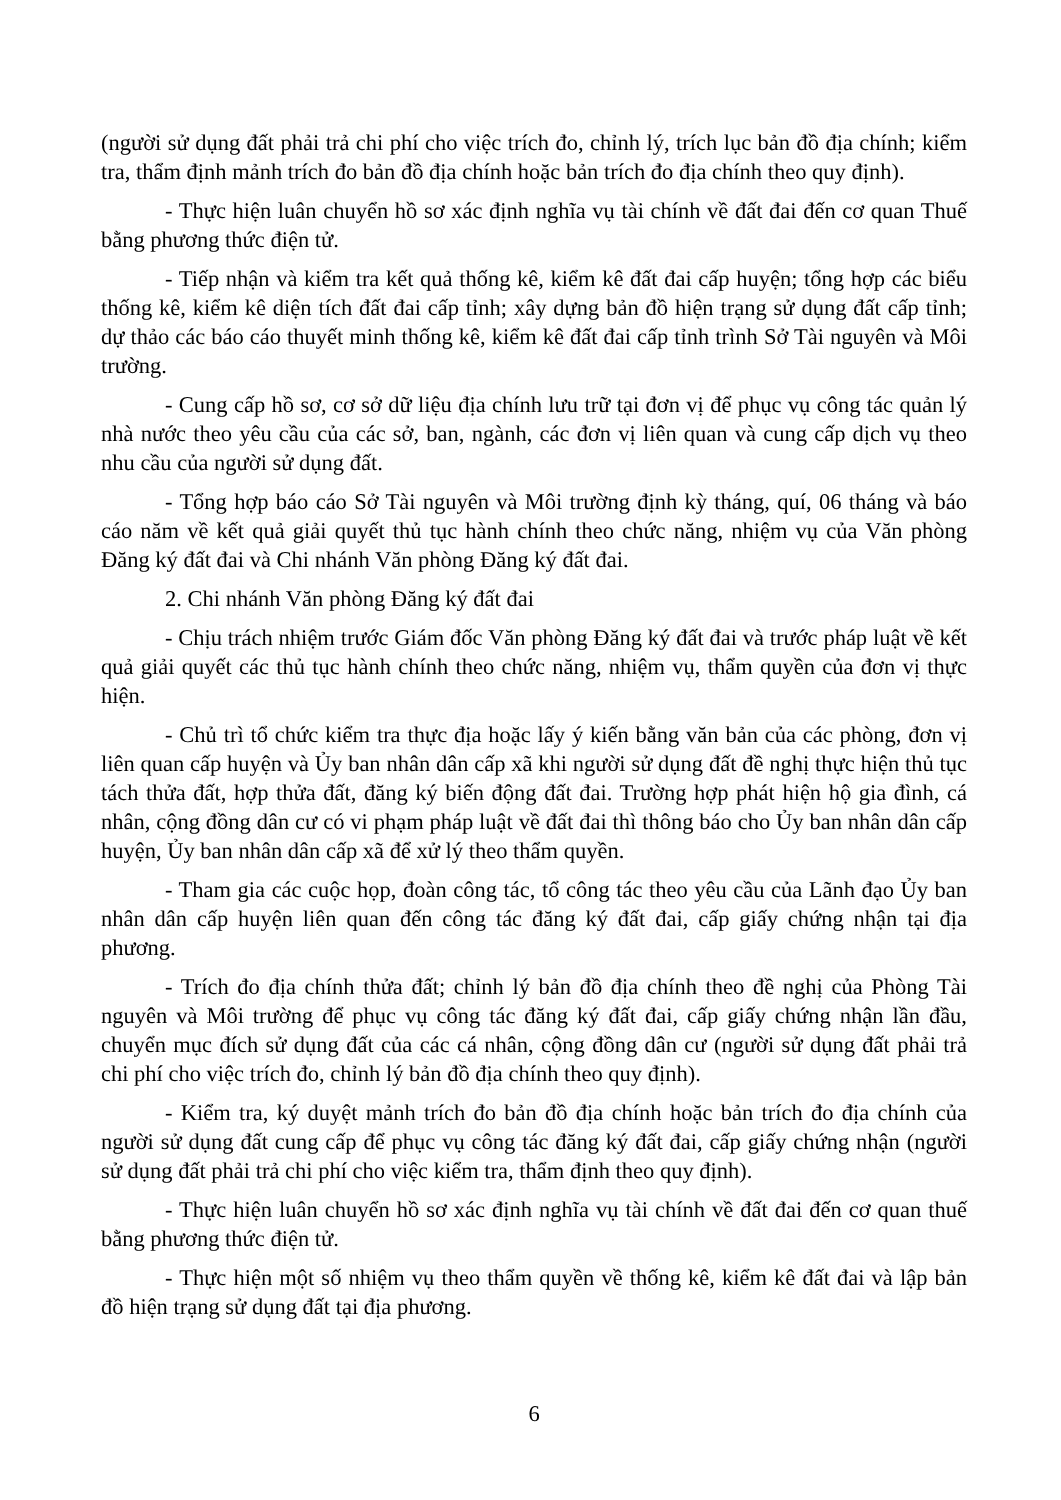(người sử dụng đất phải trả chi phí cho việc trích đo, chỉnh lý, trích lục bản đồ địa chính; kiểm tra, thẩm định mảnh trích đo bản đồ địa chính hoặc bản trích đo địa chính theo quy định).
- Thực hiện luân chuyển hồ sơ xác định nghĩa vụ tài chính về đất đai đến cơ quan Thuế bằng phương thức điện tử.
- Tiếp nhận và kiểm tra kết quả thống kê, kiểm kê đất đai cấp huyện; tổng hợp các biểu thống kê, kiểm kê diện tích đất đai cấp tỉnh; xây dựng bản đồ hiện trạng sử dụng đất cấp tỉnh; dự thảo các báo cáo thuyết minh thống kê, kiểm kê đất đai cấp tỉnh trình Sở Tài nguyên và Môi trường.
- Cung cấp hồ sơ, cơ sở dữ liệu địa chính lưu trữ tại đơn vị để phục vụ công tác quản lý nhà nước theo yêu cầu của các sở, ban, ngành, các đơn vị liên quan và cung cấp dịch vụ theo nhu cầu của người sử dụng đất.
- Tổng hợp báo cáo Sở Tài nguyên và Môi trường định kỳ tháng, quí, 06 tháng và báo cáo năm về kết quả giải quyết thủ tục hành chính theo chức năng, nhiệm vụ của Văn phòng Đăng ký đất đai và Chi nhánh Văn phòng Đăng ký đất đai.
2. Chi nhánh Văn phòng Đăng ký đất đai
- Chịu trách nhiệm trước Giám đốc Văn phòng Đăng ký đất đai và trước pháp luật về kết quả giải quyết các thủ tục hành chính theo chức năng, nhiệm vụ, thẩm quyền của đơn vị thực hiện.
- Chủ trì tổ chức kiểm tra thực địa hoặc lấy ý kiến bằng văn bản của các phòng, đơn vị liên quan cấp huyện và Ủy ban nhân dân cấp xã khi người sử dụng đất đề nghị thực hiện thủ tục tách thửa đất, hợp thửa đất, đăng ký biến động đất đai. Trường hợp phát hiện hộ gia đình, cá nhân, cộng đồng dân cư có vi phạm pháp luật về đất đai thì thông báo cho Ủy ban nhân dân cấp huyện, Ủy ban nhân dân cấp xã để xử lý theo thẩm quyền.
- Tham gia các cuộc họp, đoàn công tác, tổ công tác theo yêu cầu của Lãnh đạo Ủy ban nhân dân cấp huyện liên quan đến công tác đăng ký đất đai, cấp giấy chứng nhận tại địa phương.
- Trích đo địa chính thửa đất; chỉnh lý bản đồ địa chính theo đề nghị của Phòng Tài nguyên và Môi trường để phục vụ công tác đăng ký đất đai, cấp giấy chứng nhận lần đầu, chuyển mục đích sử dụng đất của các cá nhân, cộng đồng dân cư (người sử dụng đất phải trả chi phí cho việc trích đo, chỉnh lý bản đồ địa chính theo quy định).
- Kiểm tra, ký duyệt mảnh trích đo bản đồ địa chính hoặc bản trích đo địa chính của người sử dụng đất cung cấp để phục vụ công tác đăng ký đất đai, cấp giấy chứng nhận (người sử dụng đất phải trả chi phí cho việc kiểm tra, thẩm định theo quy định).
- Thực hiện luân chuyển hồ sơ xác định nghĩa vụ tài chính về đất đai đến cơ quan thuế bằng phương thức điện tử.
- Thực hiện một số nhiệm vụ theo thẩm quyền về thống kê, kiểm kê đất đai và lập bản đồ hiện trạng sử dụng đất tại địa phương.
6